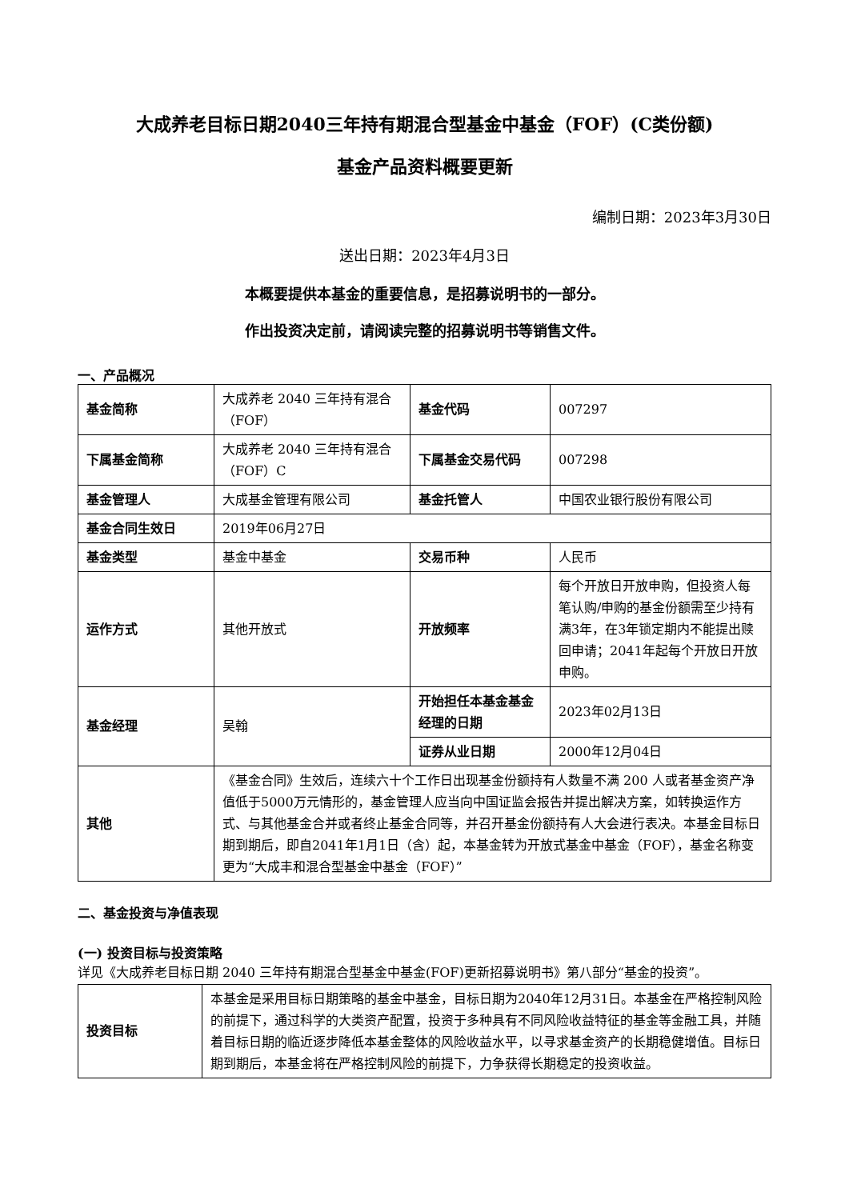大成养老目标日期2040三年持有期混合型基金中基金（FOF）(C类份额)
基金产品资料概要更新
编制日期：2023年3月30日
送出日期：2023年4月3日
本概要提供本基金的重要信息，是招募说明书的一部分。
作出投资决定前，请阅读完整的招募说明书等销售文件。
一、产品概况
| 基金简称 | 大成养老 2040 三年持有混合（FOF） | 基金代码 | 007297 |
| 下属基金简称 | 大成养老 2040 三年持有混合（FOF）C | 下属基金交易代码 | 007298 |
| 基金管理人 | 大成基金管理有限公司 | 基金托管人 | 中国农业银行股份有限公司 |
| 基金合同生效日 | 2019年06月27日 | | |
| 基金类型 | 基金中基金 | 交易币种 | 人民币 |
| 运作方式 | 其他开放式 | 开放频率 | 每个开放日开放申购，但投资人每笔认购/申购的基金份额需至少持有满3年，在3年锁定期内不能提出赎回申请；2041年起每个开放日开放申购。 |
| 基金经理 | 吴翰 | 开始担任本基金基金经理的日期 | 2023年02月13日 |
| | | 证券从业日期 | 2000年12月04日 |
| 其他 | 《基金合同》生效后，连续六十个工作日出现基金份额持有人数量不满 200 人或者基金资产净值低于5000万元情形的，基金管理人应当向中国证监会报告并提出解决方案，如转换运作方式、与其他基金合并或者终止基金合同等，并召开基金份额持有人大会进行表决。本基金目标日期到期后，即自2041年1月1日（含）起，本基金转为开放式基金中基金（FOF），基金名称变更为“大成丰和混合型基金中基金（FOF）” | | |
二、基金投资与净值表现
(一) 投资目标与投资策略
详见《大成养老目标日期 2040 三年持有期混合型基金中基金(FOF)更新招募说明书》第八部分“基金的投资”。
| 投资目标 | 本基金是采用目标日期策略的基金中基金，目标日期为2040年12月31日。本基金在严格控制风险的前提下，通过科学的大类资产配置，投资于多种具有不同风险收益特征的基金等金融工具，并随着目标日期的临近逐步降低本基金整体的风险收益水平，以寻求基金资产的长期稳健增值。目标日期到期后，本基金将在严格控制风险的前提下，力争获得长期稳定的投资收益。 |